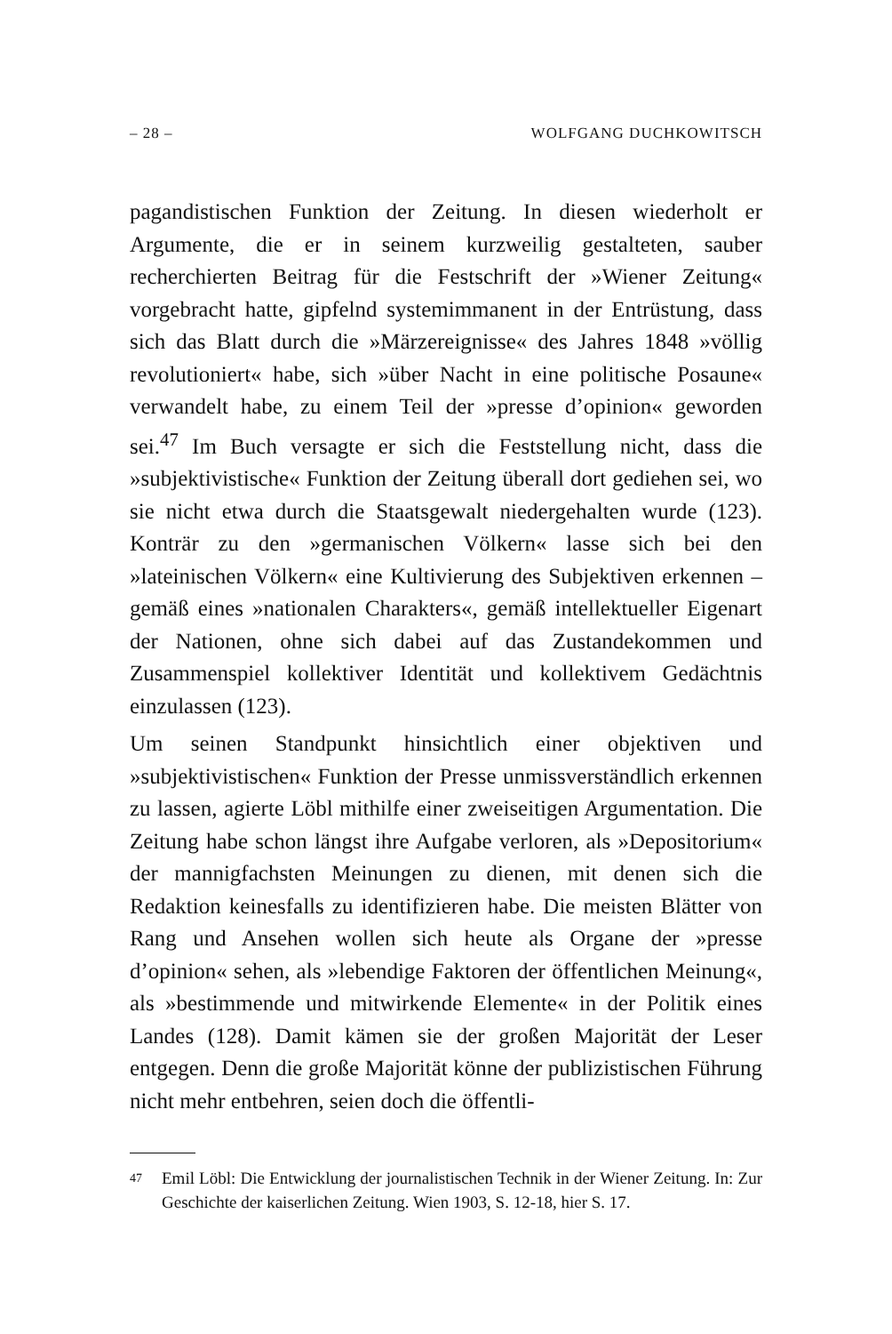– 28 – WOLFGANG DUCHKOWITSCH
pagandistischen Funktion der Zeitung. In diesen wiederholt er Argumente, die er in seinem kurzweilig gestalteten, sauber recherchierten Beitrag für die Festschrift der »Wiener Zeitung« vorgebracht hatte, gipfelnd systemimmanent in der Entrüstung, dass sich das Blatt durch die »Märzereignisse« des Jahres 1848 »völlig revolutioniert« habe, sich »über Nacht in eine politische Posaune« verwandelt habe, zu einem Teil der »presse d’opinion« geworden sei.<sup>47</sup> Im Buch versagte er sich die Feststellung nicht, dass die »subjektivistische« Funktion der Zeitung überall dort gediehen sei, wo sie nicht etwa durch die Staatsgewalt niedergehalten wurde (123). Konträr zu den »germanischen Völkern« lasse sich bei den »lateinischen Völkern« eine Kultivierung des Subjektiven erkennen – gemäß eines »nationalen Charakters«, gemäß intellektueller Eigenart der Nationen, ohne sich dabei auf das Zustandekommen und Zusammenspiel kollektiver Identität und kollektivem Gedächtnis einzulassen (123).
Um seinen Standpunkt hinsichtlich einer objektiven und »subjektivistischen« Funktion der Presse unmissverständlich erkennen zu lassen, agierte Löbl mithilfe einer zweiseitigen Argumentation. Die Zeitung habe schon längst ihre Aufgabe verloren, als »Depositorium« der mannigfachsten Meinungen zu dienen, mit denen sich die Redaktion keinesfalls zu identifizieren habe. Die meisten Blätter von Rang und Ansehen wollen sich heute als Organe der »presse d’opinion« sehen, als »lebendige Faktoren der öffentlichen Meinung«, als »bestimmende und mitwirkende Elemente« in der Politik eines Landes (128). Damit kämen sie der großen Majorität der Leser entgegen. Denn die große Majorität könne der publizistischen Führung nicht mehr entbehren, seien doch die öffentli-
47 Emil Löbl: Die Entwicklung der journalistischen Technik in der Wiener Zeitung. In: Zur Geschichte der kaiserlichen Zeitung. Wien 1903, S. 12-18, hier S. 17.